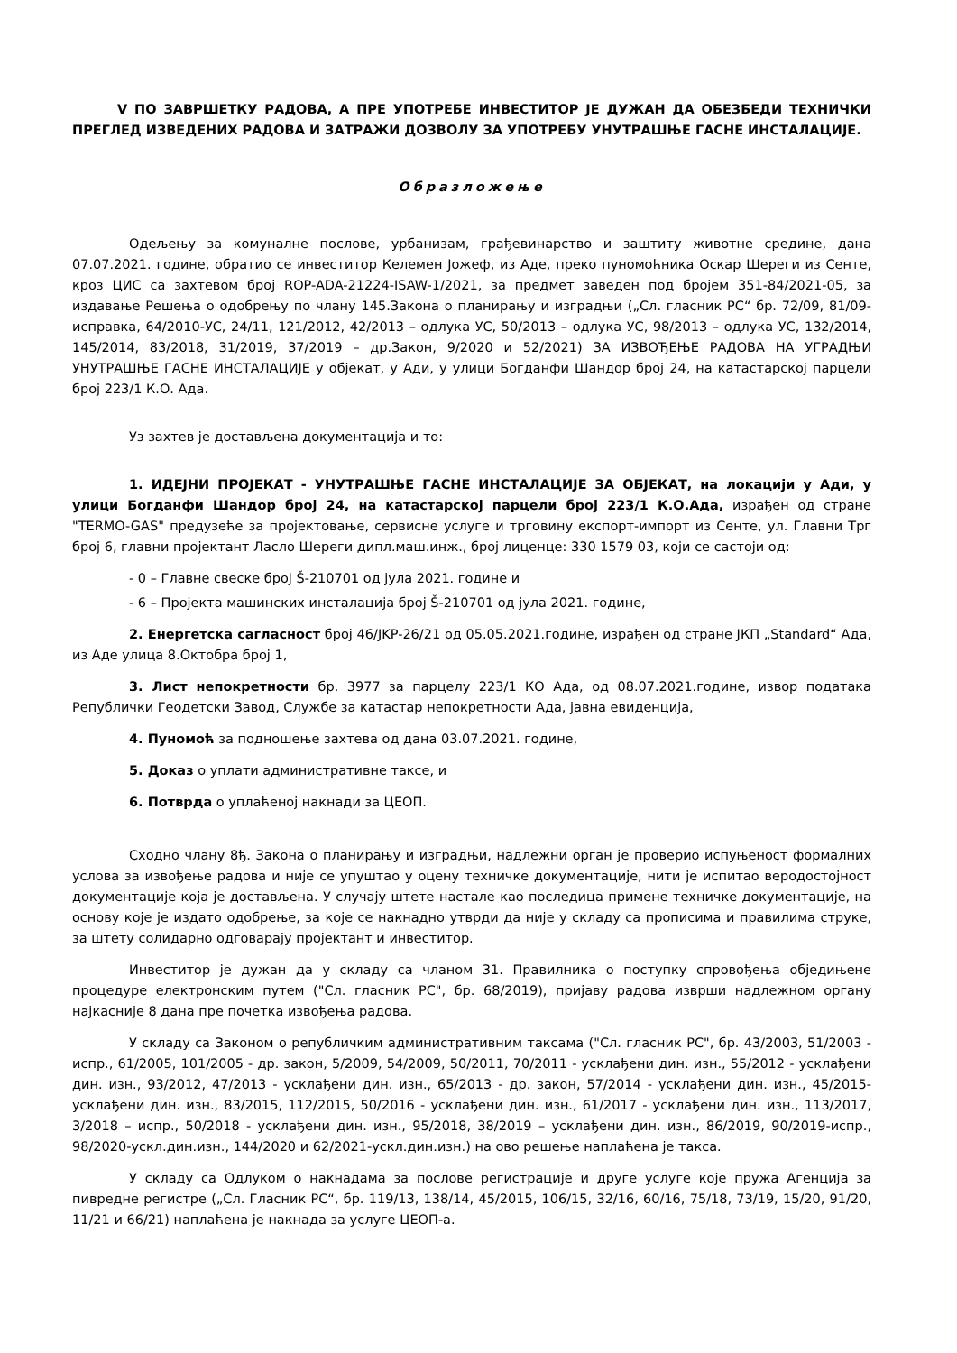V ПО ЗАВРШЕТКУ РАДОВА, А ПРЕ УПОТРЕБЕ ИНВЕСТИТОР ЈЕ ДУЖАН ДА ОБЕЗБЕДИ ТЕХНИЧКИ ПРЕГЛЕД ИЗВЕДЕНИХ РАДОВА И ЗАТРАЖИ ДОЗВОЛУ ЗА УПОТРЕБУ УНУТРАШЊЕ ГАСНЕ ИНСТАЛАЦИЈЕ.
Образложење
Одељењу за комуналне послове, урбанизам, грађевинарство и заштиту животне средине, дана 07.07.2021. године, обратио се инвеститор Келемен Јожеф, из Аде, преко пуномоћника Оскар Шереги из Сенте, кроз ЦИС са захтевом број ROP-ADA-21224-ISAW-1/2021, за предмет заведен под бројем 351-84/2021-05, за издавање Решења о одобрењу по члану 145.Закона о планирању и изградњи („Сл. гласник РС“ бр. 72/09, 81/09-исправка, 64/2010-УС, 24/11, 121/2012, 42/2013 – одлука УС, 50/2013 – одлука УС, 98/2013 – одлука УС, 132/2014, 145/2014, 83/2018, 31/2019, 37/2019 – др.Закон, 9/2020 и 52/2021) ЗА ИЗВОЂЕЊЕ РАДОВА НА УГРАДЊИ УНУТРАШЊЕ ГАСНЕ ИНСТАЛАЦИЈЕ у објекат, у Ади, у улици Богданфи Шандор број 24, на катастарској парцели број 223/1 К.О. Ада.
Уз захтев је достављена документација и то:
1. ИДЕЈНИ ПРОЈЕКАТ - УНУТРАШЊЕ ГАСНЕ ИНСТАЛАЦИЈЕ ЗА ОБЈЕКАТ, на локацији у Ади, у улици Богданфи Шандор број 24, на катастарској парцели број 223/1 К.О.Ада, израђен од стране "TERMO-GAS" предузеће за пројектовање, сервисне услуге и трговину експорт-импорт из Сенте, ул. Главни Трг број 6, главни пројектант Ласло Шереги дипл.маш.инж., број лиценце: 330 1579 03, који се састоји од:
- 0 – Главне свеске број Š-210701 од јула 2021. године и
- 6 – Пројекта машинских инсталација број Š-210701 од јула 2021. године,
2. Енергетска сагласност број 46/JKP-26/21 од 05.05.2021.године, израђен од стране ЈКП „Standard“ Ада, из Аде улица 8.Октобра број 1,
3. Лист непокретности бр. 3977 за парцелу 223/1 КО Ада, од 08.07.2021.године, извор података Републички Геодетски Завод, Службе за катастар непокретности Ада, јавна евиденција,
4. Пуномоћ за подношење захтева од дана 03.07.2021. године,
5. Доказ о уплати административне таксе, и
6. Потврда о уплаћеној накнади за ЦЕОП.
Сходно члану 8ђ. Закона о планирању и изградњи, надлежни орган је проверио испуњеност формалних услова за извођење радова и није се упуштао у оцену техничке документације, нити је испитао веродостојност документације која је достављена. У случају штете настале као последица примене техничке документације, на основу које је издато одобрење, за које се накнадно утврди да није у складу са прописима и правилима струке, за штету солидарно одговарају пројектант и инвеститор.
Инвеститор је дужан да у складу са чланом 31. Правилника о поступку спровођења обједињене процедуре електронским путем ("Сл. гласник РС", бр. 68/2019), пријаву радова изврши надлежном органу најкасније 8 дана пре почетка извођења радова.
У складу са Законом о републичким административним таксама ("Сл. гласник РС", бр. 43/2003, 51/2003 - испр., 61/2005, 101/2005 - др. закон, 5/2009, 54/2009, 50/2011, 70/2011 - усклађени дин. изн., 55/2012 - усклађени дин. изн., 93/2012, 47/2013 - усклађени дин. изн., 65/2013 - др. закон, 57/2014 - усклађени дин. изн., 45/2015- усклађени дин. изн., 83/2015, 112/2015, 50/2016 - усклађени дин. изн., 61/2017 - усклађени дин. изн., 113/2017, 3/2018 – испр., 50/2018 - усклађени дин. изн., 95/2018, 38/2019 – усклађени дин. изн., 86/2019, 90/2019-испр., 98/2020-ускл.дин.изн., 144/2020 и 62/2021-ускл.дин.изн.) на ово решење наплаћена је такса.
У складу са Одлуком о накнадама за послове регистрације и друге услуге које пружа Агенција за пивредне регистре („Сл. Гласник РС“, бр. 119/13, 138/14, 45/2015, 106/15, 32/16, 60/16, 75/18, 73/19, 15/20, 91/20, 11/21 и 66/21) наплаћена је накнада за услуге ЦЕОП-а.